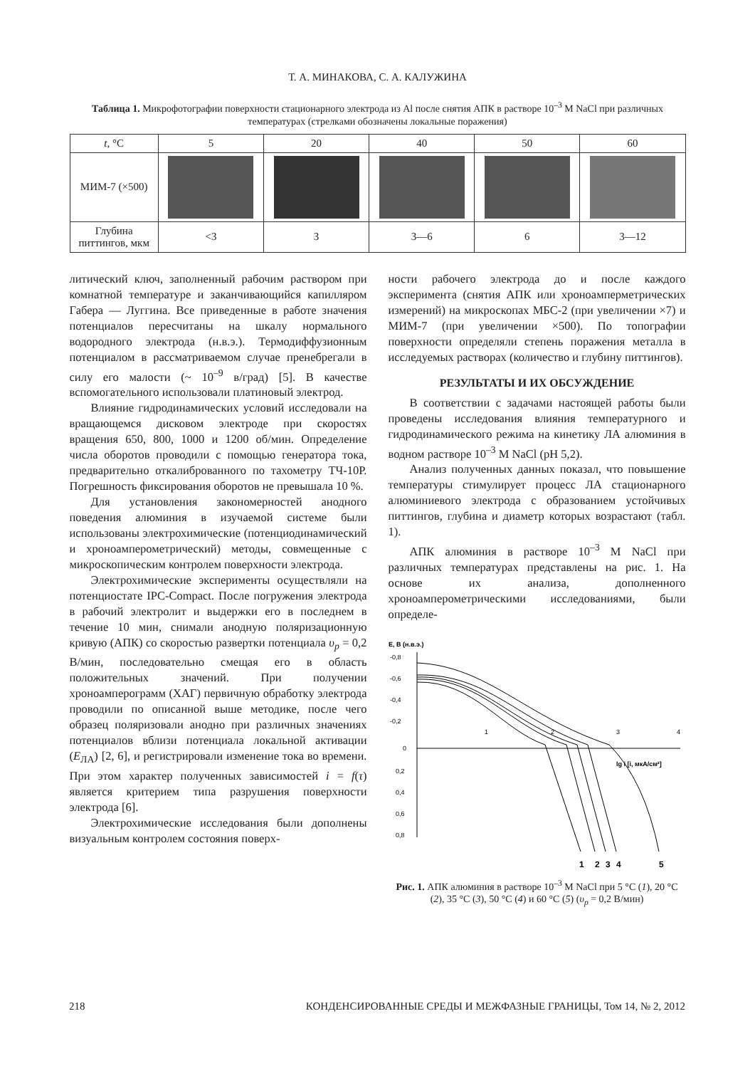Т. А. МИНАКОВА, С. А. КАЛУЖИНА
Таблица 1. Микрофотографии поверхности стационарного электрода из Al после снятия АПК в растворе 10<sup>–3</sup> M NaCl при различных температурах (стрелками обозначены локальные поражения)
| t , °С | 5 | 20 | 40 | 50 | 60 |
| --- | --- | --- | --- | --- | --- |
| МИМ-7 (×500) | | | | | |
| Глубина питтингов, мкм | <3 | 3 | 3—6 | 6 | 3—12 |
литический ключ, заполненный рабочим раствором при комнатной температуре и заканчивающийся капилляром Габера — Луггина. Все приведенные в работе значения потенциалов пересчитаны на шкалу нормального водородного электрода (н.в.э.). Термодиффузионным потенциалом в рассматриваемом случае пренебрегали в силу его малости (~ 10<sup>–9</sup> в/град) [5]. В качестве вспомогательного использовали платиновый электрод.
Влияние гидродинамических условий исследовали на вращающемся дисковом электроде при скоростях вращения 650, 800, 1000 и 1200 об/мин. Определение числа оборотов проводили с помощью генератора тока, предварительно откалиброванного по тахометру ТЧ-10Р. Погрешность фиксирования оборотов не превышала 10 %.
Для установления закономерностей анодного поведения алюминия в изучаемой системе были использованы электрохимические (потенциодинамический и хроноамперометрический) методы, совмещенные с микроскопическим контролем поверхности электрода.
Электрохимические эксперименты осуществляли на потенциостате IPC-Compact. После погружения электрода в рабочий электролит и выдержки его в последнем в течение 10 мин, снимали анодную поляризационную кривую (АПК) со скоростью развертки потенциала υ<sub>р</sub> = 0,2 В/мин, последовательно смещая его в область положительных значений. При получении хроноамперограмм (ХАГ) первичную обработку электрода проводили по описанной выше методике, после чего образец поляризовали анодно при различных значениях потенциалов вблизи потенциала локальной активации (Е<sub>ЛА</sub>) [2, 6], и регистрировали изменение тока во времени. При этом характер полученных зависимостей i = f(τ) является критерием типа разрушения поверхности электрода [6].
Электрохимические исследования были дополнены визуальным контролем состояния поверх-
ности рабочего электрода до и после каждого эксперимента (снятия АПК или хроноамперметрических измерений) на микроскопах МБС-2 (при увеличении ×7) и МИМ-7 (при увеличении ×500). По топографии поверхности определяли степень поражения металла в исследуемых растворах (количество и глубину питтингов).
РЕЗУЛЬТАТЫ И ИХ ОБСУЖДЕНИЕ
В соответствии с задачами настоящей работы были проведены исследования влияния температурного и гидродинамического режима на кинетику ЛА алюминия в водном растворе 10<sup>–3</sup> M NaCl (pH 5,2).
Анализ полученных данных показал, что повышение температуры стимулирует процесс ЛА стационарного алюминиевого электрода с образованием устойчивых питтингов, глубина и диаметр которых возрастают (табл. 1).
АПК алюминия в растворе 10<sup>–3</sup> M NaCl при различных температурах представлены на рис. 1. На основе их анализа, дополненного хроноамперометрическими исследованиями, были определе-
E, B (н.в.э.)
-0,8
-0,6
-0,4
-0,2
0
0,2
0,4
0,6
0,8
1
2
3
4
lg i [i, мкА/см²]
1
2
3
4
5
Рис. 1. АПК алюминия в растворе 10<sup>–3</sup> M NaCl при 5 °С (1), 20 °С (2), 35 °С (3), 50 °С (4) и 60 °С (5) (υ<sub>р</sub> = 0,2 В/мин)
218 КОНДЕНСИРОВАННЫЕ СРЕДЫ И МЕЖФАЗНЫЕ ГРАНИЦЫ, Том 14, № 2, 2012